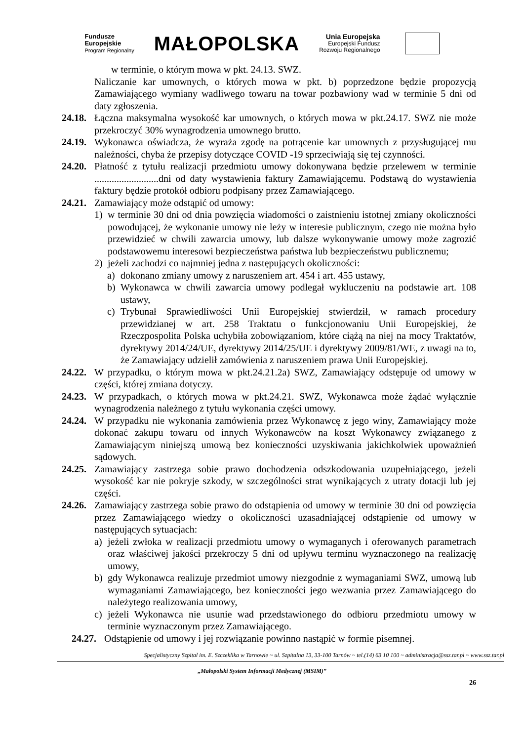Fundusze
Europejskie
Program Regionalny
MAŁOPOLSKA
Unia Europejska
Europejski Fundusz
Rozwoju Regionalnego
w terminie, o którym mowa w pkt. 24.13. SWZ.
Naliczanie kar umownych, o których mowa w pkt. b) poprzedzone będzie propozycją Zamawiającego wymiany wadliwego towaru na towar pozbawiony wad w terminie 5 dni od daty zgłoszenia.
24.18. Łączna maksymalna wysokość kar umownych, o których mowa w pkt.24.17. SWZ nie może przekroczyć 30% wynagrodzenia umownego brutto.
24.19. Wykonawca oświadcza, że wyraża zgodę na potrącenie kar umownych z przysługującej mu należności, chyba że przepisy dotyczące COVID -19 sprzeciwiają się tej czynności.
24.20. Płatność z tytułu realizacji przedmiotu umowy dokonywana będzie przelewem w terminie ..........................dni od daty wystawienia faktury Zamawiającemu. Podstawą do wystawienia faktury będzie protokół odbioru podpisany przez Zamawiającego.
24.21. Zamawiający może odstąpić od umowy:
1) w terminie 30 dni od dnia powzięcia wiadomości o zaistnieniu istotnej zmiany okoliczności powodującej, że wykonanie umowy nie leży w interesie publicznym, czego nie można było przewidzieć w chwili zawarcia umowy, lub dalsze wykonywanie umowy może zagrozić podstawowemu interesowi bezpieczeństwa państwa lub bezpieczeństwu publicznemu;
2) jeżeli zachodzi co najmniej jedna z następujących okoliczności:
a) dokonano zmiany umowy z naruszeniem art. 454 i art. 455 ustawy,
b) Wykonawca w chwili zawarcia umowy podlegał wykluczeniu na podstawie art. 108 ustawy,
c) Trybunał Sprawiedliwości Unii Europejskiej stwierdził, w ramach procedury przewidzianej w art. 258 Traktatu o funkcjonowaniu Unii Europejskiej, że Rzeczpospolita Polska uchybiła zobowiązaniom, które ciążą na niej na mocy Traktatów, dyrektywy 2014/24/UE, dyrektywy 2014/25/UE i dyrektywy 2009/81/WE, z uwagi na to, że Zamawiający udzielił zamówienia z naruszeniem prawa Unii Europejskiej.
24.22. W przypadku, o którym mowa w pkt.24.21.2a) SWZ, Zamawiający odstępuje od umowy w części, której zmiana dotyczy.
24.23. W przypadkach, o których mowa w pkt.24.21. SWZ, Wykonawca może żądać wyłącznie wynagrodzenia należnego z tytułu wykonania części umowy.
24.24. W przypadku nie wykonania zamówienia przez Wykonawcę z jego winy, Zamawiający może dokonać zakupu towaru od innych Wykonawców na koszt Wykonawcy związanego z Zamawiającym niniejszą umową bez konieczności uzyskiwania jakichkolwiek upoważnień sądowych.
24.25. Zamawiający zastrzega sobie prawo dochodzenia odszkodowania uzupełniającego, jeżeli wysokość kar nie pokryje szkody, w szczególności strat wynikających z utraty dotacji lub jej części.
24.26. Zamawiający zastrzega sobie prawo do odstąpienia od umowy w terminie 30 dni od powzięcia przez Zamawiającego wiedzy o okoliczności uzasadniającej odstąpienie od umowy w następujących sytuacjach:
a) jeżeli zwłoka w realizacji przedmiotu umowy o wymaganych i oferowanych parametrach oraz właściwej jakości przekroczy 5 dni od upływu terminu wyznaczonego na realizację umowy,
b) gdy Wykonawca realizuje przedmiot umowy niezgodnie z wymaganiami SWZ, umową lub wymaganiami Zamawiającego, bez konieczności jego wezwania przez Zamawiającego do należytego realizowania umowy,
c) jeżeli Wykonawca nie usunie wad przedstawionego do odbioru przedmiotu umowy w terminie wyznaczonym przez Zamawiającego.
24.27. Odstąpienie od umowy i jej rozwiązanie powinno nastąpić w formie pisemnej.
Specjalistyczny Szpital im. E. Szczeklika w Tarnowie ~ ul. Szpitalna 13, 33-100 Tarnów ~ tel.(14) 63 10 100 ~ administracja@ssz.tar.pl ~ www.ssz.tar.pl
„Małopolski System Informacji Medycznej (MSIM)”
26